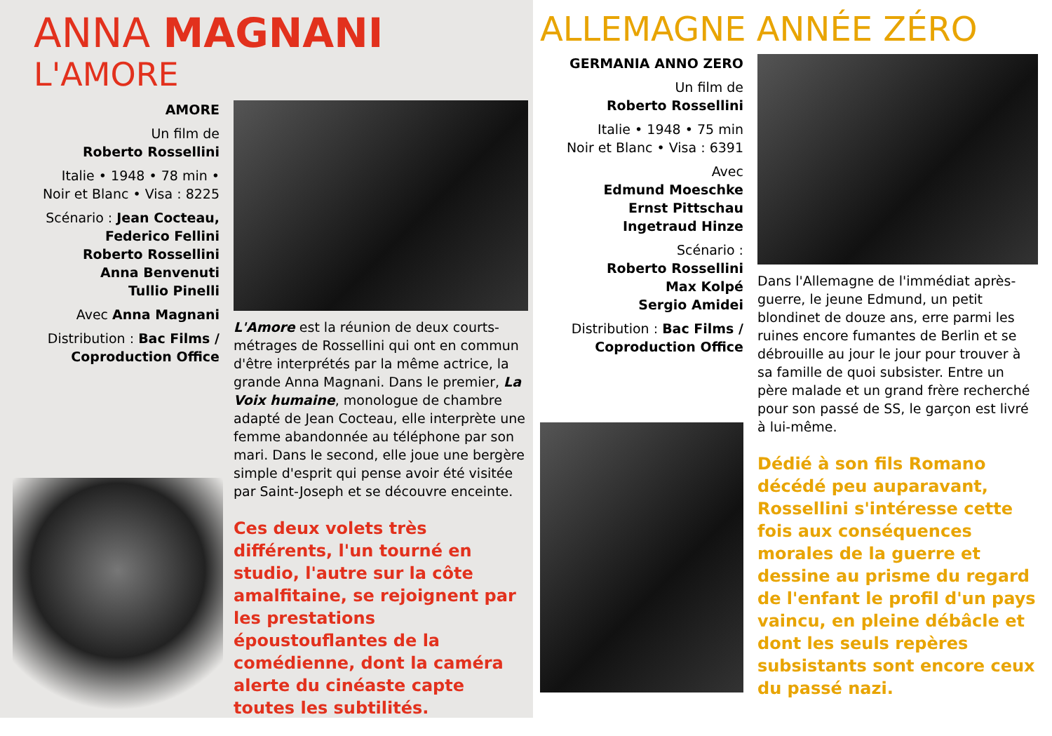ANNA MAGNANI
L'AMORE
AMORE
Un film de
Roberto Rossellini
Italie • 1948 • 78 min •
Noir et Blanc • Visa : 8225
Scénario : Jean Cocteau,
Federico Fellini
Roberto Rossellini
Anna Benvenuti
Tullio Pinelli
Avec Anna Magnani
Distribution : Bac Films /
Coproduction Office
L'Amore est la réunion de deux courts-métrages de Rossellini qui ont en commun d'être interprétés par la même actrice, la grande Anna Magnani. Dans le premier, La Voix humaine, monologue de chambre adapté de Jean Cocteau, elle interprète une femme abandonnée au téléphone par son mari. Dans le second, elle joue une bergère simple d'esprit qui pense avoir été visitée par Saint-Joseph et se découvre enceinte.
Ces deux volets très différents, l'un tourné en studio, l'autre sur la côte amalfitaine, se rejoignent par les prestations époustouflantes de la comédienne, dont la caméra alerte du cinéaste capte toutes les subtilités.
ALLEMAGNE ANNÉE ZÉRO
GERMANIA ANNO ZERO
Un film de
Roberto Rossellini
Italie • 1948 • 75 min
Noir et Blanc • Visa : 6391
Avec
Edmund Moeschke
Ernst Pittschau
Ingetraud Hinze
Scénario :
Roberto Rossellini
Max Kolpé
Sergio Amidei
Distribution : Bac Films /
Coproduction Office
Dans l'Allemagne de l'immédiat après-guerre, le jeune Edmund, un petit blondinet de douze ans, erre parmi les ruines encore fumantes de Berlin et se débrouille au jour le jour pour trouver à sa famille de quoi subsister. Entre un père malade et un grand frère recherché pour son passé de SS, le garçon est livré à lui-même.
Dédié à son fils Romano décédé peu auparavant, Rossellini s'intéresse cette fois aux conséquences morales de la guerre et dessine au prisme du regard de l'enfant le profil d'un pays vaincu, en pleine débâcle et dont les seuls repères subsistants sont encore ceux du passé nazi.